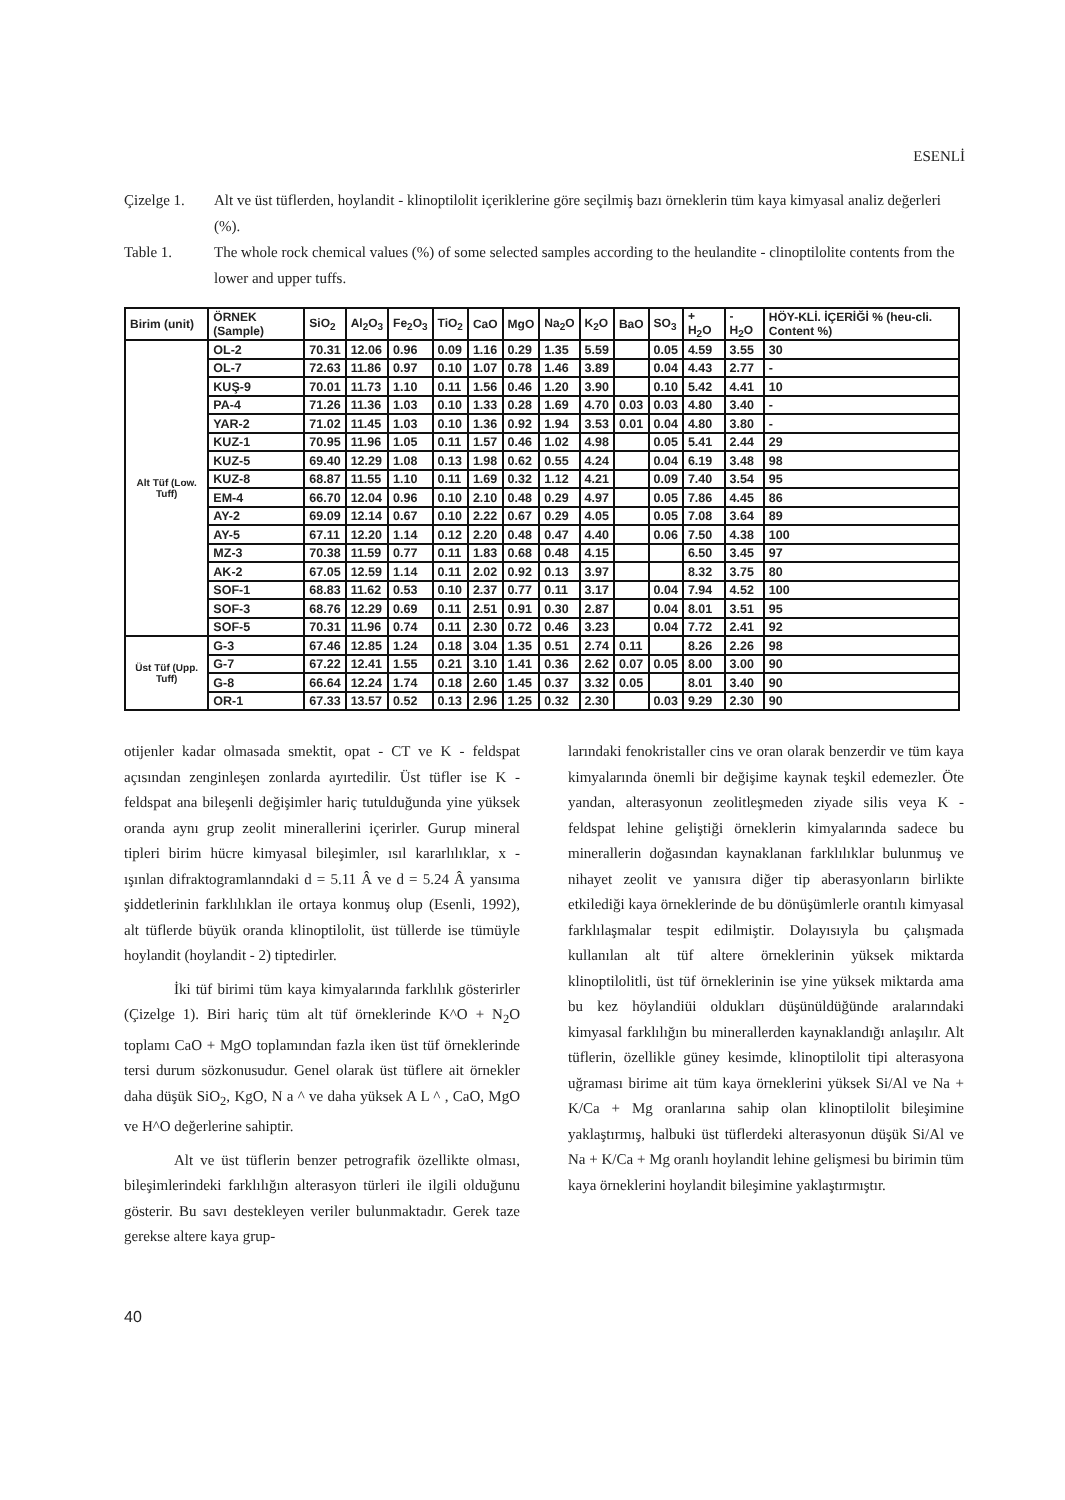ESENLİ
Çizelge 1. Alt ve üst tüflerden, hoylandit - klinoptilolit içeriklerine göre seçilmiş bazı örneklerin tüm kaya kimyasal analiz değerleri (%).
Table 1. The whole rock chemical values (%) of some selected samples according to the heulandite - clinoptilolite contents from the lower and upper tuffs.
| Birim (unit) | ÖRNEK (Sample) | SiO<sub>2</sub> | Al<sub>2</sub>O<sub>3</sub> | Fe<sub>2</sub>O<sub>3</sub> | TiO<sub>2</sub> | CaO | MgO | Na<sub>2</sub>O | K<sub>2</sub>O | BaO | SO<sub>3</sub> | + H<sub>2</sub>O | - H<sub>2</sub>O | HÖY-KLİ. İÇERİĞİ % (heu-cli. Content %) |
| --- | --- | --- | --- | --- | --- | --- | --- | --- | --- | --- | --- | --- | --- | --- |
| Alt Tüf (Low. Tuff) | OL-2 | 70.31 | 12.06 | 0.96 | 0.09 | 1.16 | 0.29 | 1.35 | 5.59 | | 0.05 | 4.59 | 3.55 | 30 |
| | OL-7 | 72.63 | 11.86 | 0.97 | 0.10 | 1.07 | 0.78 | 1.46 | 3.89 | | 0.04 | 4.43 | 2.77 | - |
| | KUŞ-9 | 70.01 | 11.73 | 1.10 | 0.11 | 1.56 | 0.46 | 1.20 | 3.90 | | 0.10 | 5.42 | 4.41 | 10 |
| | PA-4 | 71.26 | 11.36 | 1.03 | 0.10 | 1.33 | 0.28 | 1.69 | 4.70 | 0.03 | 0.03 | 4.80 | 3.40 | - |
| | YAR-2 | 71.02 | 11.45 | 1.03 | 0.10 | 1.36 | 0.92 | 1.94 | 3.53 | 0.01 | 0.04 | 4.80 | 3.80 | - |
| | KUZ-1 | 70.95 | 11.96 | 1.05 | 0.11 | 1.57 | 0.46 | 1.02 | 4.98 | | 0.05 | 5.41 | 2.44 | 29 |
| | KUZ-5 | 69.40 | 12.29 | 1.08 | 0.13 | 1.98 | 0.62 | 0.55 | 4.24 | | 0.04 | 6.19 | 3.48 | 98 |
| | KUZ-8 | 68.87 | 11.55 | 1.10 | 0.11 | 1.69 | 0.32 | 1.12 | 4.21 | | 0.09 | 7.40 | 3.54 | 95 |
| | EM-4 | 66.70 | 12.04 | 0.96 | 0.10 | 2.10 | 0.48 | 0.29 | 4.97 | | 0.05 | 7.86 | 4.45 | 86 |
| | AY-2 | 69.09 | 12.14 | 0.67 | 0.10 | 2.22 | 0.67 | 0.29 | 4.05 | | 0.05 | 7.08 | 3.64 | 89 |
| | AY-5 | 67.11 | 12.20 | 1.14 | 0.12 | 2.20 | 0.48 | 0.47 | 4.40 | | 0.06 | 7.50 | 4.38 | 100 |
| | MZ-3 | 70.38 | 11.59 | 0.77 | 0.11 | 1.83 | 0.68 | 0.48 | 4.15 | | | 6.50 | 3.45 | 97 |
| | AK-2 | 67.05 | 12.59 | 1.14 | 0.11 | 2.02 | 0.92 | 0.13 | 3.97 | | | 8.32 | 3.75 | 80 |
| | SOF-1 | 68.83 | 11.62 | 0.53 | 0.10 | 2.37 | 0.77 | 0.11 | 3.17 | | 0.04 | 7.94 | 4.52 | 100 |
| | SOF-3 | 68.76 | 12.29 | 0.69 | 0.11 | 2.51 | 0.91 | 0.30 | 2.87 | | 0.04 | 8.01 | 3.51 | 95 |
| | SOF-5 | 70.31 | 11.96 | 0.74 | 0.11 | 2.30 | 0.72 | 0.46 | 3.23 | | 0.04 | 7.72 | 2.41 | 92 |
| Üst Tüf (Upp. Tuff) | G-3 | 67.46 | 12.85 | 1.24 | 0.18 | 3.04 | 1.35 | 0.51 | 2.74 | 0.11 | | 8.26 | 2.26 | 98 |
| | G-7 | 67.22 | 12.41 | 1.55 | 0.21 | 3.10 | 1.41 | 0.36 | 2.62 | 0.07 | 0.05 | 8.00 | 3.00 | 90 |
| | G-8 | 66.64 | 12.24 | 1.74 | 0.18 | 2.60 | 1.45 | 0.37 | 3.32 | 0.05 | | 8.01 | 3.40 | 90 |
| | OR-1 | 67.33 | 13.57 | 0.52 | 0.13 | 2.96 | 1.25 | 0.32 | 2.30 | | 0.03 | 9.29 | 2.30 | 90 |
otijenler kadar olmasada smektit, opat - CT ve K - feldspat açısından zenginleşen zonlarda ayırtedilir. Üst tüfler ise K - feldspat ana bileşenli değişimler hariç tutulduğunda yine yüksek oranda aynı grup zeolit minerallerini içerirler. Gurup mineral tipleri birim hücre kimyasal bileşimler, ısıl kararlılıklar, x - ışınlan difraktogramlanndaki d = 5.11 Â ve d = 5.24 Â yansıma şiddetlerinin farklılıklan ile ortaya konmuş olup (Esenli, 1992), alt tüflerde büyük oranda klinoptilolit, üst tüllerde ise tümüyle hoylandit (hoylandit - 2) tiptedirler.
İki tüf birimi tüm kaya kimyalarında farklılık gösterirler (Çizelge 1). Biri hariç tüm alt tüf örneklerinde K^O + N<sub>2</sub>O toplamı CaO + MgO toplamından fazla iken üst tüf örneklerinde tersi durum sözkonusudur. Genel olarak üst tüflere ait örnekler daha düşük SiO<sub>2</sub>, KgO, N a ^ ve daha yüksek A L ^ , CaO, MgO ve H^O değerlerine sahiptir.
Alt ve üst tüflerin benzer petrografik özellikte olması, bileşimlerindeki farklılığın alterasyon türleri ile ilgili olduğunu gösterir. Bu savı destekleyen veriler bulunmaktadır. Gerek taze gerekse altere kaya grup-
larındaki fenokristaller cins ve oran olarak benzerdir ve tüm kaya kimyalarında önemli bir değişime kaynak teşkil edemezler. Öte yandan, alterasyonun zeolitleşmeden ziyade silis veya K - feldspat lehine geliştiği örneklerin kimyalarında sadece bu minerallerin doğasından kaynaklanan farklılıklar bulunmuş ve nihayet zeolit ve yanısıra diğer tip aberasyonların birlikte etkilediği kaya örneklerinde de bu dönüşümlerle orantılı kimyasal farklılaşmalar tespit edilmiştir. Dolayısıyla bu çalışmada kullanılan alt tüf altere örneklerinin yüksek miktarda klinoptilolitli, üst tüf örneklerinin ise yine yüksek miktarda ama bu kez höylandiüi oldukları düşünüldüğünde aralarındaki kimyasal farklılığın bu minerallerden kaynaklandığı anlaşılır. Alt tüflerin, özellikle güney kesimde, klinoptilolit tipi alterasyona uğraması birime ait tüm kaya örneklerini yüksek Si/Al ve Na + K/Ca + Mg oranlarına sahip olan klinoptilolit bileşimine yaklaştırmış, halbuki üst tüflerdeki alterasyonun düşük Si/Al ve Na + K/Ca + Mg oranlı hoylandit lehine gelişmesi bu birimin tüm kaya örneklerini hoylandit bileşimine yaklaştırmıştır.
40